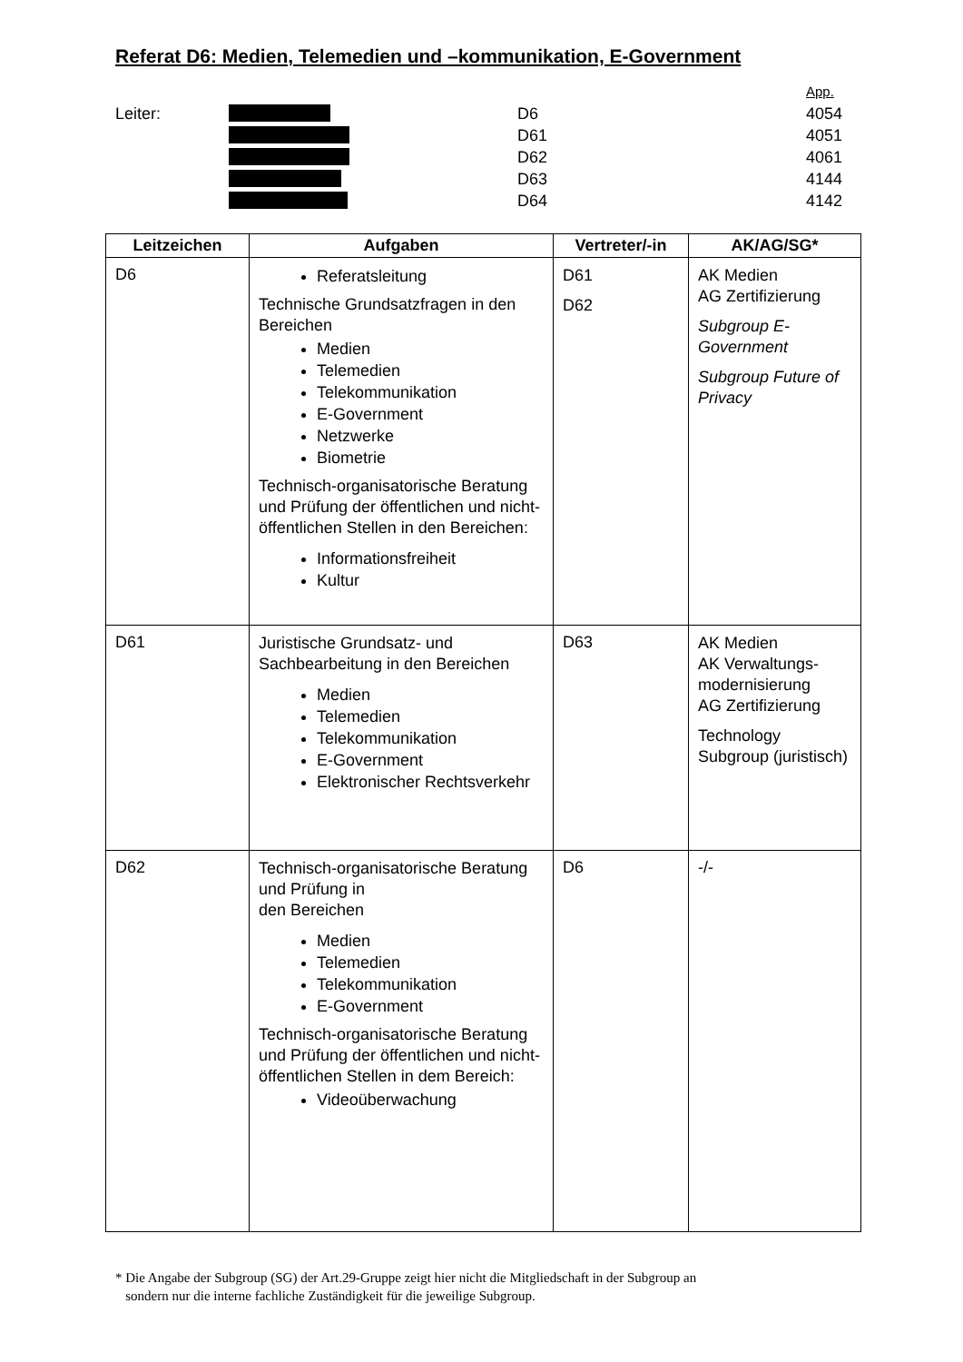Referat D6: Medien, Telemedien und –kommunikation, E-Government
App.
| Leiter: | | D6 | 4054 |
| | | D61 | 4051 |
| | | D62 | 4061 |
| | | D63 | 4144 |
| | | D64 | 4142 |
| Leitzeichen | Aufgaben | Vertreter/-in | AK/AG/SG* |
| --- | --- | --- | --- |
| D6 | Referatsleitung Technische Grundsatzfragen in den Bereichen Medien Telemedien Telekommunikation E-Government Netzwerke Biometrie Technisch-organisatorische Beratung und Prüfung der öffentlichen und nicht-öffentlichen Stellen in den Bereichen: Informationsfreiheit Kultur | D61 D62 | AK Medien AG Zertifizierung Subgroup E-Government Subgroup Future of Privacy |
| D61 | Juristische Grundsatz- und Sachbearbeitung in den Bereichen Medien Telemedien Telekommunikation E-Government Elektronischer Rechtsverkehr | D63 | AK Medien AK Verwaltungs-modernisierung AG Zertifizierung Technology Subgroup (juristisch) |
| D62 | Technisch-organisatorische Beratung und Prüfung in den Bereichen Medien Telemedien Telekommunikation E-Government Technisch-organisatorische Beratung und Prüfung der öffentlichen und nicht-öffentlichen Stellen in dem Bereich: Videoüberwachung | D6 | -/- |
* Die Angabe der Subgroup (SG) der Art.29-Gruppe zeigt hier nicht die Mitgliedschaft in der Subgroup an
sondern nur die interne fachliche Zuständigkeit für die jeweilige Subgroup.